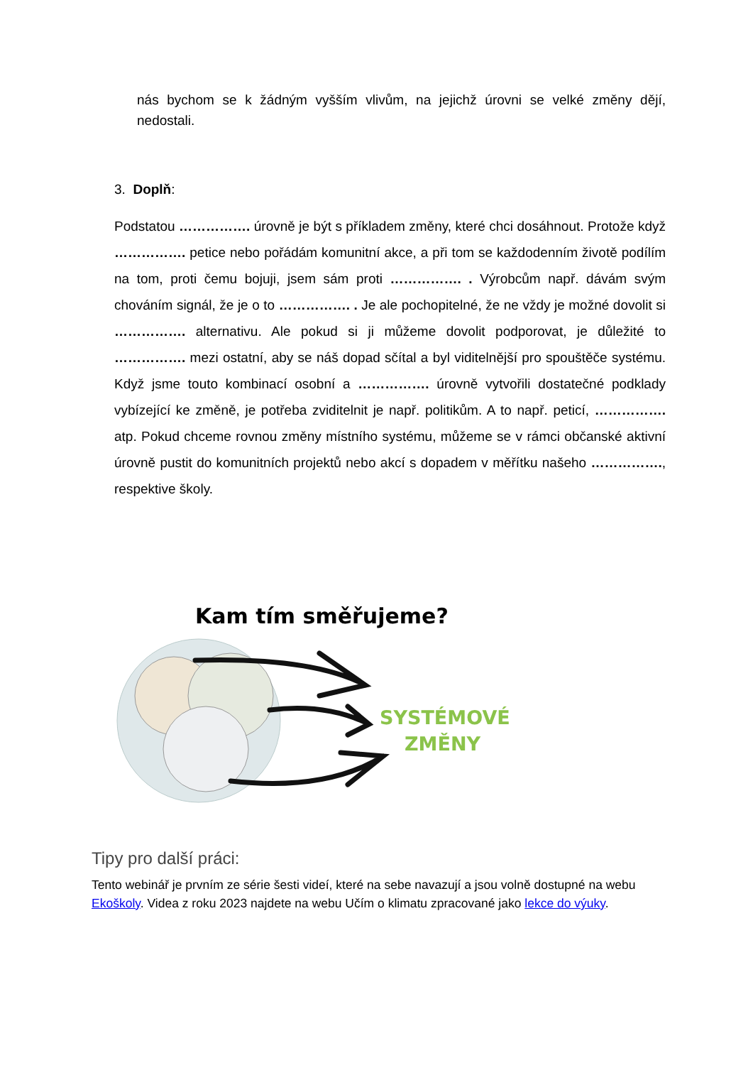nás bychom se k žádným vyšším vlivům, na jejichž úrovni se velké změny dějí, nedostali.
3. Doplň:
Podstatou ……………. úrovně je být s příkladem změny, které chci dosáhnout. Protože když ……………. petice nebo pořádám komunitní akce, a při tom se každodenním životě podílím na tom, proti čemu bojuji, jsem sám proti ……………. . Výrobcům např. dávám svým chováním signál, že je o to ……………. . Je ale pochopitelné, že ne vždy je možné dovolit si ……………. alternativu. Ale pokud si ji můžeme dovolit podporovat, je důležité to ……………. mezi ostatní, aby se náš dopad sčítal a byl viditelnější pro spouštěče systému. Když jsme touto kombinací osobní a ……………. úrovně vytvořili dostatečné podklady vybízející ke změně, je potřeba zviditelnit je např. politikům. A to např. peticí, ……………. atp. Pokud chceme rovnou změny místního systému, můžeme se v rámci občanské aktivní úrovně pustit do komunitních projektů nebo akcí s dopadem v měřítku našeho ……………., respektive školy.
Kam tím směřujeme?
SYSTÉMOVÉ
ZMĚNY
Tipy pro další práci:
Tento webinář je prvním ze série šesti videí, které na sebe navazují a jsou volně dostupné na webu Ekoškoly. Videa z roku 2023 najdete na webu Učím o klimatu zpracované jako lekce do výuky.